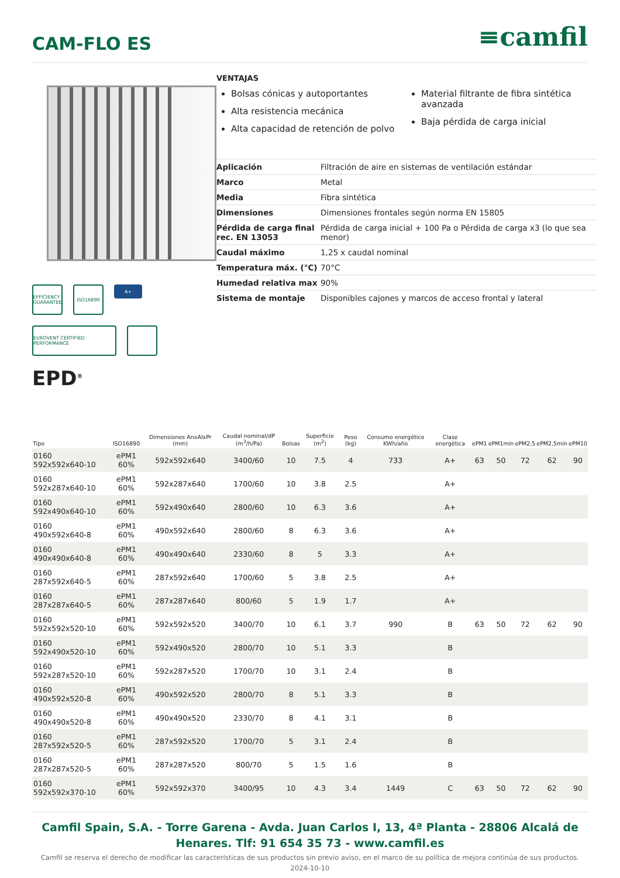CAM-FLO ES
≡camfil
EFFICIENCY GUARANTEE
ISO16890
A+
EUROVENT CERTIFIED PERFORMANCE
EPD<sup>®</sup>
VENTAJAS
Bolsas cónicas y autoportantes
Alta resistencia mecánica
Alta capacidad de retención de polvo
Material filtrante de fibra sintética avanzada
Baja pérdida de carga inicial
| Aplicación | Filtración de aire en sistemas de ventilación estándar |
| Marco | Metal |
| Media | Fibra sintética |
| Dimensiones | Dimensiones frontales según norma EN 15805 |
| Pérdida de carga final rec. EN 13053 | Pérdida de carga inicial + 100 Pa o Pérdida de carga x3 (lo que sea menor) |
| Caudal máximo | 1,25 x caudal nominal |
| Temperatura máx. (°C) | 70°C |
| Humedad relativa max | 90% |
| Sistema de montaje | Disponibles cajones y marcos de acceso frontal y lateral |
| Tipo | ISO16890 | Dimensiones AnxAlxPr (mm) | Caudal nominal/dP (m<sup>3</sup>/h/Pa) | Bolsas | Superficie (m<sup>2</sup>) | Peso (kg) | Consumo energético KWh/año | Clase energética | ePM1 | ePM1min | ePM2,5 | ePM2,5min | ePM10 |
| --- | --- | --- | --- | --- | --- | --- | --- | --- | --- | --- | --- | --- | --- |
| 0160 592x592x640-10 | ePM1 60% | 592x592x640 | 3400/60 | 10 | 7.5 | 4 | 733 | A+ | 63 | 50 | 72 | 62 | 90 |
| 0160 592x287x640-10 | ePM1 60% | 592x287x640 | 1700/60 | 10 | 3.8 | 2.5 | | A+ | | | | | |
| 0160 592x490x640-10 | ePM1 60% | 592x490x640 | 2800/60 | 10 | 6.3 | 3.6 | | A+ | | | | | |
| 0160 490x592x640-8 | ePM1 60% | 490x592x640 | 2800/60 | 8 | 6.3 | 3.6 | | A+ | | | | | |
| 0160 490x490x640-8 | ePM1 60% | 490x490x640 | 2330/60 | 8 | 5 | 3.3 | | A+ | | | | | |
| 0160 287x592x640-5 | ePM1 60% | 287x592x640 | 1700/60 | 5 | 3.8 | 2.5 | | A+ | | | | | |
| 0160 287x287x640-5 | ePM1 60% | 287x287x640 | 800/60 | 5 | 1.9 | 1.7 | | A+ | | | | | |
| 0160 592x592x520-10 | ePM1 60% | 592x592x520 | 3400/70 | 10 | 6.1 | 3.7 | 990 | B | 63 | 50 | 72 | 62 | 90 |
| 0160 592x490x520-10 | ePM1 60% | 592x490x520 | 2800/70 | 10 | 5.1 | 3.3 | | B | | | | | |
| 0160 592x287x520-10 | ePM1 60% | 592x287x520 | 1700/70 | 10 | 3.1 | 2.4 | | B | | | | | |
| 0160 490x592x520-8 | ePM1 60% | 490x592x520 | 2800/70 | 8 | 5.1 | 3.3 | | B | | | | | |
| 0160 490x490x520-8 | ePM1 60% | 490x490x520 | 2330/70 | 8 | 4.1 | 3.1 | | B | | | | | |
| 0160 287x592x520-5 | ePM1 60% | 287x592x520 | 1700/70 | 5 | 3.1 | 2.4 | | B | | | | | |
| 0160 287x287x520-5 | ePM1 60% | 287x287x520 | 800/70 | 5 | 1.5 | 1.6 | | B | | | | | |
| 0160 592x592x370-10 | ePM1 60% | 592x592x370 | 3400/95 | 10 | 4.3 | 3.4 | 1449 | C | 63 | 50 | 72 | 62 | 90 |
Camfil Spain, S.A. - Torre Garena - Avda. Juan Carlos I, 13, 4ª Planta - 28806 Alcalá de Henares. Tlf: 91 654 35 73 - www.camfil.es
Camfil se reserva el derecho de modificar las características de sus productos sin previo aviso, en el marco de su política de mejora continúa de sus productos.
2024-10-10